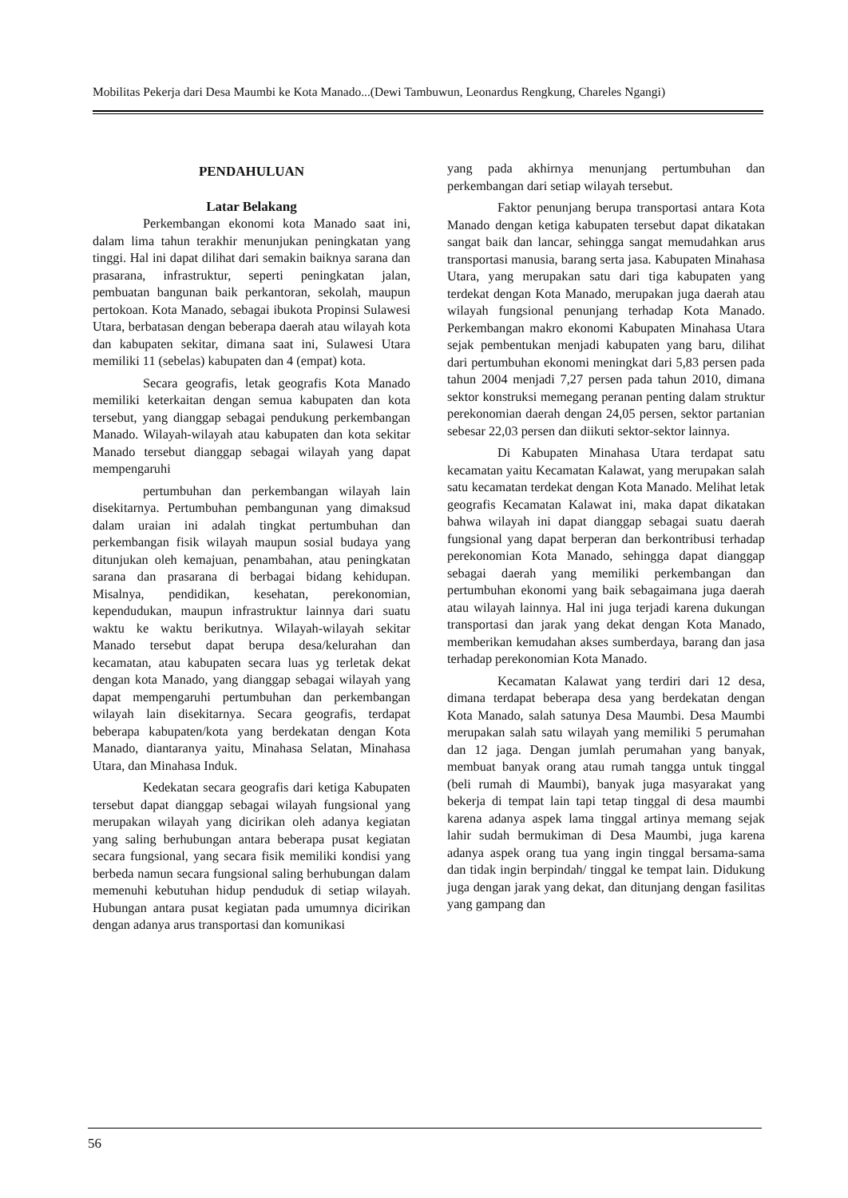Mobilitas Pekerja dari Desa Maumbi ke Kota Manado...(Dewi Tambuwun, Leonardus Rengkung, Chareles Ngangi)
PENDAHULUAN
Latar Belakang
Perkembangan ekonomi kota Manado saat ini, dalam lima tahun terakhir menunjukan peningkatan yang tinggi. Hal ini dapat dilihat dari semakin baiknya sarana dan prasarana, infrastruktur, seperti peningkatan jalan, pembuatan bangunan baik perkantoran, sekolah, maupun pertokoan. Kota Manado, sebagai ibukota Propinsi Sulawesi Utara, berbatasan dengan beberapa daerah atau wilayah kota dan kabupaten sekitar, dimana saat ini, Sulawesi Utara memiliki 11 (sebelas) kabupaten dan 4 (empat) kota.
Secara geografis, letak geografis Kota Manado memiliki keterkaitan dengan semua kabupaten dan kota tersebut, yang dianggap sebagai pendukung perkembangan Manado. Wilayah-wilayah atau kabupaten dan kota sekitar Manado tersebut dianggap sebagai wilayah yang dapat mempengaruhi
pertumbuhan dan perkembangan wilayah lain disekitarnya. Pertumbuhan pembangunan yang dimaksud dalam uraian ini adalah tingkat pertumbuhan dan perkembangan fisik wilayah maupun sosial budaya yang ditunjukan oleh kemajuan, penambahan, atau peningkatan sarana dan prasarana di berbagai bidang kehidupan. Misalnya, pendidikan, kesehatan, perekonomian, kependudukan, maupun infrastruktur lainnya dari suatu waktu ke waktu berikutnya. Wilayah-wilayah sekitar Manado tersebut dapat berupa desa/kelurahan dan kecamatan, atau kabupaten secara luas yg terletak dekat dengan kota Manado, yang dianggap sebagai wilayah yang dapat mempengaruhi pertumbuhan dan perkembangan wilayah lain disekitarnya. Secara geografis, terdapat beberapa kabupaten/kota yang berdekatan dengan Kota Manado, diantaranya yaitu, Minahasa Selatan, Minahasa Utara, dan Minahasa Induk.
Kedekatan secara geografis dari ketiga Kabupaten tersebut dapat dianggap sebagai wilayah fungsional yang merupakan wilayah yang dicirikan oleh adanya kegiatan yang saling berhubungan antara beberapa pusat kegiatan secara fungsional, yang secara fisik memiliki kondisi yang berbeda namun secara fungsional saling berhubungan dalam memenuhi kebutuhan hidup penduduk di setiap wilayah. Hubungan antara pusat kegiatan pada umumnya dicirikan dengan adanya arus transportasi dan komunikasi
yang pada akhirnya menunjang pertumbuhan dan perkembangan dari setiap wilayah tersebut.
Faktor penunjang berupa transportasi antara Kota Manado dengan ketiga kabupaten tersebut dapat dikatakan sangat baik dan lancar, sehingga sangat memudahkan arus transportasi manusia, barang serta jasa. Kabupaten Minahasa Utara, yang merupakan satu dari tiga kabupaten yang terdekat dengan Kota Manado, merupakan juga daerah atau wilayah fungsional penunjang terhadap Kota Manado. Perkembangan makro ekonomi Kabupaten Minahasa Utara sejak pembentukan menjadi kabupaten yang baru, dilihat dari pertumbuhan ekonomi meningkat dari 5,83 persen pada tahun 2004 menjadi 7,27 persen pada tahun 2010, dimana sektor konstruksi memegang peranan penting dalam struktur perekonomian daerah dengan 24,05 persen, sektor partanian sebesar 22,03 persen dan diikuti sektor-sektor lainnya.
Di Kabupaten Minahasa Utara terdapat satu kecamatan yaitu Kecamatan Kalawat, yang merupakan salah satu kecamatan terdekat dengan Kota Manado. Melihat letak geografis Kecamatan Kalawat ini, maka dapat dikatakan bahwa wilayah ini dapat dianggap sebagai suatu daerah fungsional yang dapat berperan dan berkontribusi terhadap perekonomian Kota Manado, sehingga dapat dianggap sebagai daerah yang memiliki perkembangan dan pertumbuhan ekonomi yang baik sebagaimana juga daerah atau wilayah lainnya. Hal ini juga terjadi karena dukungan transportasi dan jarak yang dekat dengan Kota Manado, memberikan kemudahan akses sumberdaya, barang dan jasa terhadap perekonomian Kota Manado.
Kecamatan Kalawat yang terdiri dari 12 desa, dimana terdapat beberapa desa yang berdekatan dengan Kota Manado, salah satunya Desa Maumbi. Desa Maumbi merupakan salah satu wilayah yang memiliki 5 perumahan dan 12 jaga. Dengan jumlah perumahan yang banyak, membuat banyak orang atau rumah tangga untuk tinggal (beli rumah di Maumbi), banyak juga masyarakat yang bekerja di tempat lain tapi tetap tinggal di desa maumbi karena adanya aspek lama tinggal artinya memang sejak lahir sudah bermukiman di Desa Maumbi, juga karena adanya aspek orang tua yang ingin tinggal bersama-sama dan tidak ingin berpindah/ tinggal ke tempat lain. Didukung juga dengan jarak yang dekat, dan ditunjang dengan fasilitas yang gampang dan
56